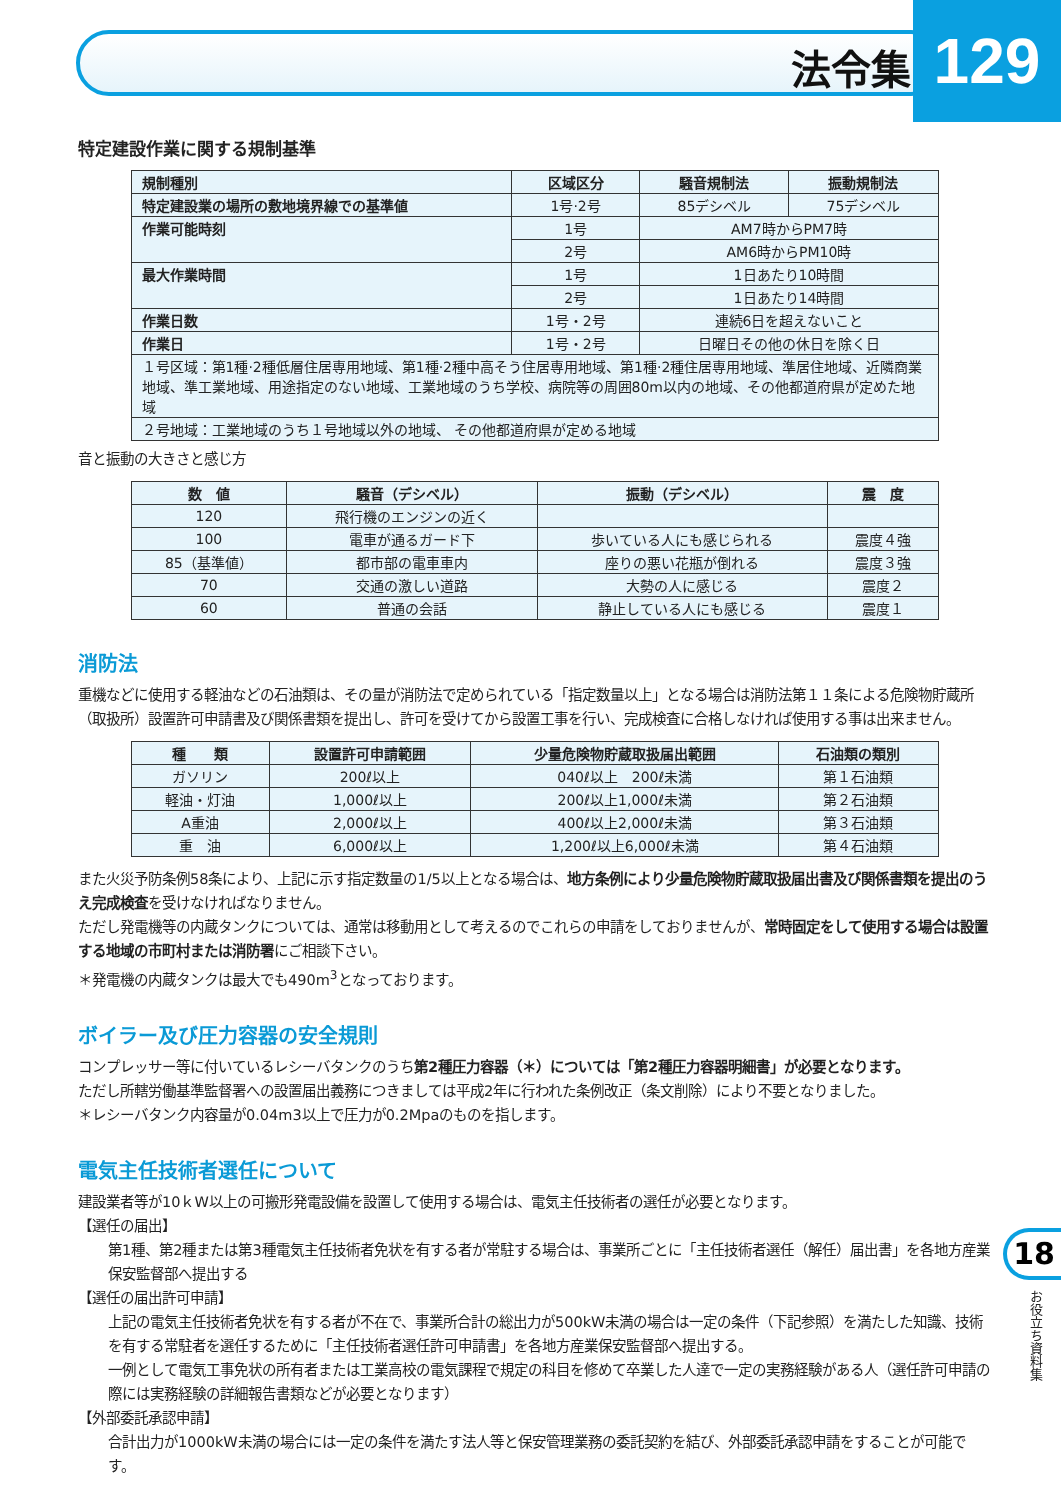法令集 129
特定建設作業に関する規制基準
| 規制種別 | 区域区分 | 騒音規制法 | 振動規制法 |
| --- | --- | --- | --- |
| 特定建設業の場所の敷地境界線での基準値 | 1号·2号 | 85デシベル | 75デシベル |
| 作業可能時刻 | 1号 | AM7時からPM7時 | |
| | 2号 | AM6時からPM10時 | |
| 最大作業時間 | 1号 | 1日あたり10時間 | |
| | 2号 | 1日あたり14時間 | |
| 作業日数 | 1号・2号 | 連続6日を超えないこと | |
| 作業日 | 1号・2号 | 日曜日その他の休日を除く日 | |
| １号区域：第1種·2種低層住居専用地域、第1種·2種中高そう住居専用地域、第1種·2種住居専用地域、準居住地域、近隣商業地域、準工業地域、用途指定のない地域、工業地域のうち学校、病院等の周囲80m以内の地域、その他都道府県が定めた地域 | | | |
| ２号地域：工業地域のうち１号地域以外の地域、 その他都道府県が定める地域 | | | |
音と振動の大きさと感じ方
| 数 値 | 騒音（デシベル） | 振動（デシベル） | 震 度 |
| --- | --- | --- | --- |
| 120 | 飛行機のエンジンの近く | | |
| 100 | 電車が通るガード下 | 歩いている人にも感じられる | 震度４強 |
| 85（基準値） | 都市部の電車車内 | 座りの悪い花瓶が倒れる | 震度３強 |
| 70 | 交通の激しい道路 | 大勢の人に感じる | 震度２ |
| 60 | 普通の会話 | 静止している人にも感じる | 震度１ |
消防法
重機などに使用する軽油などの石油類は、その量が消防法で定められている「指定数量以上」となる場合は消防法第１１条による危険物貯蔵所（取扱所）設置許可申請書及び関係書類を提出し、許可を受けてから設置工事を行い、完成検査に合格しなければ使用する事は出来ません。
| 種 類 | 設置許可申請範囲 | 少量危険物貯蔵取扱届出範囲 | 石油類の類別 |
| --- | --- | --- | --- |
| ガソリン | 200ℓ以上 | 040ℓ以上 200ℓ未満 | 第１石油類 |
| 軽油・灯油 | 1,000ℓ以上 | 200ℓ以上1,000ℓ未満 | 第２石油類 |
| A重油 | 2,000ℓ以上 | 400ℓ以上2,000ℓ未満 | 第３石油類 |
| 重 油 | 6,000ℓ以上 | 1,200ℓ以上6,000ℓ未満 | 第４石油類 |
また火災予防条例58条により、上記に示す指定数量の1/5以上となる場合は、地方条例により少量危険物貯蔵取扱届出書及び関係書類を提出のうえ完成検査を受けなければなりません。
ただし発電機等の内蔵タンクについては、通常は移動用として考えるのでこれらの申請をしておりませんが、常時固定をして使用する場合は設置する地域の市町村または消防署にご相談下さい。
＊発電機の内蔵タンクは最大でも490m<sup>3</sup>となっております。
ボイラー及び圧力容器の安全規則
コンプレッサー等に付いているレシーバタンクのうち第2種圧力容器（＊）については「第2種圧力容器明細書」が必要となります。
ただし所轄労働基準監督署への設置届出義務につきましては平成2年に行われた条例改正（条文削除）により不要となりました。
＊レシーバタンク内容量が0.04m3以上で圧力が0.2Mpaのものを指します。
電気主任技術者選任について
建設業者等が10ｋW以上の可搬形発電設備を設置して使用する場合は、電気主任技術者の選任が必要となります。
【選任の届出】
第1種、第2種または第3種電気主任技術者免状を有する者が常駐する場合は、事業所ごとに「主任技術者選任（解任）届出書」を各地方産業保安監督部へ提出する
【選任の届出許可申請】
上記の電気主任技術者免状を有する者が不在で、事業所合計の総出力が500kW未満の場合は一定の条件（下記参照）を満たした知識、技術を有する常駐者を選任するために「主任技術者選任許可申請書」を各地方産業保安監督部へ提出する。
一例として電気工事免状の所有者または工業高校の電気課程で規定の科目を修めて卒業した人達で一定の実務経験がある人（選任許可申請の際には実務経験の詳細報告書類などが必要となります）
【外部委託承認申請】
合計出力が1000kW未満の場合には一定の条件を満たす法人等と保安管理業務の委託契約を結び、外部委託承認申請をすることが可能です。
18
お役立ち資料集